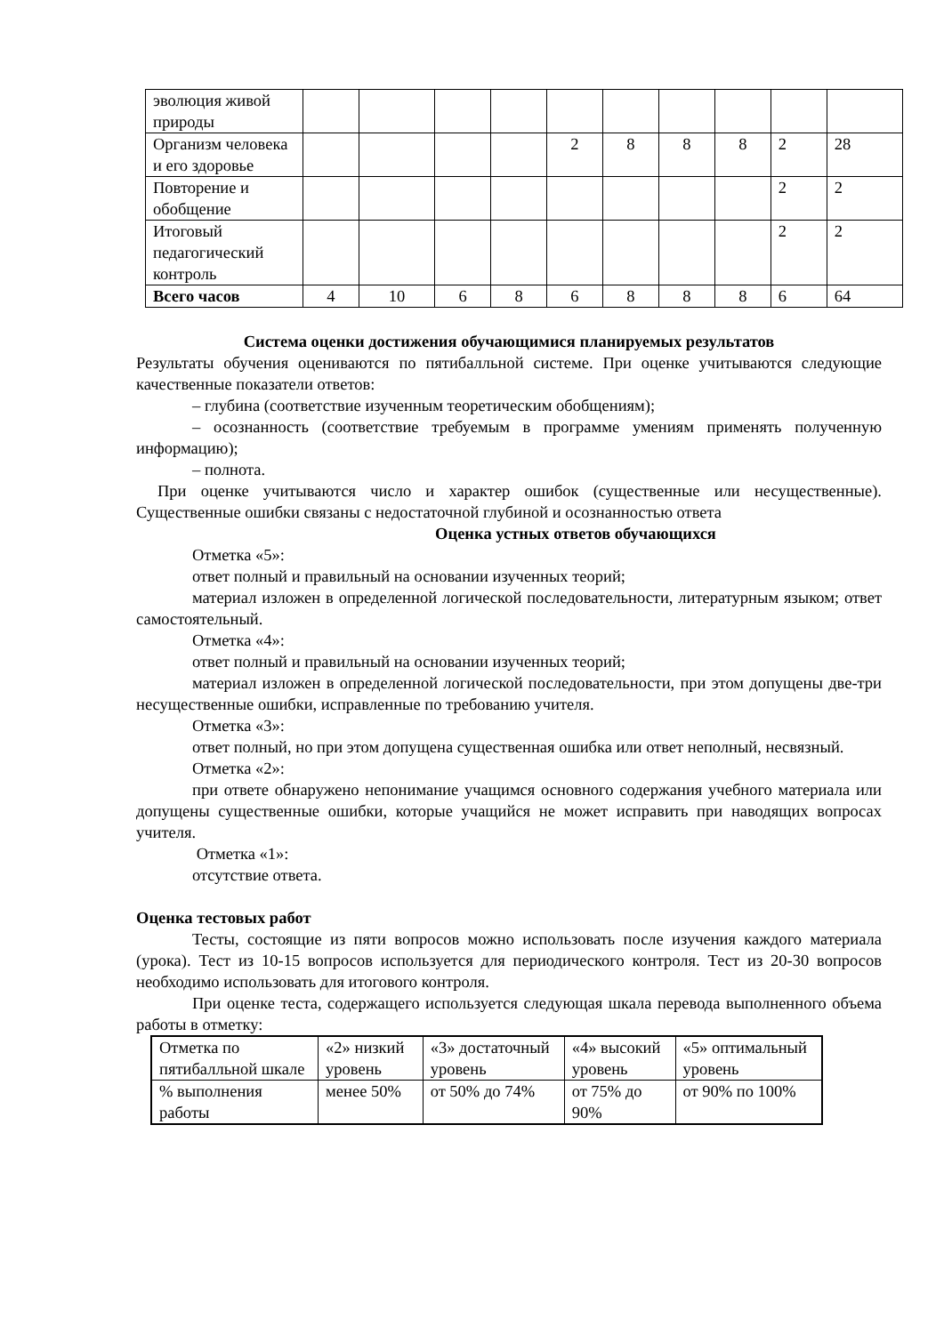| эволюция живой природы | | | | | | | | | | |
| Организм человека и его здоровье | | | | | 2 | 8 | 8 | 8 | 2 | 28 |
| Повторение и обобщение | | | | | | | | | 2 | 2 |
| Итоговый педагогический контроль | | | | | | | | | 2 | 2 |
| Всего часов | 4 | 10 | 6 | 8 | 6 | 8 | 8 | 8 | 6 | 64 |
Система оценки достижения обучающимися планируемых результатов
Результаты обучения оцениваются по пятибалльной системе. При оценке учитываются следующие качественные показатели ответов:
– глубина (соответствие изученным теоретическим обобщениям);
– осознанность (соответствие требуемым в программе умениям применять полученную информацию);
– полнота.
При оценке учитываются число и характер ошибок (существенные или несущественные). Существенные ошибки связаны с недостаточной глубиной и осознанностью ответа
Оценка устных ответов обучающихся
Отметка «5»:
ответ полный и правильный на основании изученных теорий;
материал изложен в определенной логической последовательности, литературным языком; ответ самостоятельный.
Отметка «4»:
ответ полный и правильный на основании изученных теорий;
материал изложен в определенной логической последовательности, при этом допущены две-три несущественные ошибки, исправленные по требованию учителя.
Отметка «3»:
ответ полный, но при этом допущена существенная ошибка или ответ неполный, несвязный.
Отметка «2»:
при ответе обнаружено непонимание учащимся основного содержания учебного материала или допущены существенные ошибки, которые учащийся не может исправить при наводящих вопросах учителя.
Отметка «1»:
отсутствие ответа.
Оценка тестовых работ
Тесты, состоящие из пяти вопросов можно использовать после изучения каждого материала (урока). Тест из 10-15 вопросов используется для периодического контроля. Тест из 20-30 вопросов необходимо использовать для итогового контроля.
При оценке теста, содержащего используется следующая шкала перевода выполненного объема работы в отметку:
| Отметка по пятибалльной шкале | «2» низкий уровень | «3» достаточный уровень | «4» высокий уровень | «5» оптимальный уровень |
| % выполнения работы | менее 50% | от 50% до 74% | от 75% до 90% | от 90% по 100% |